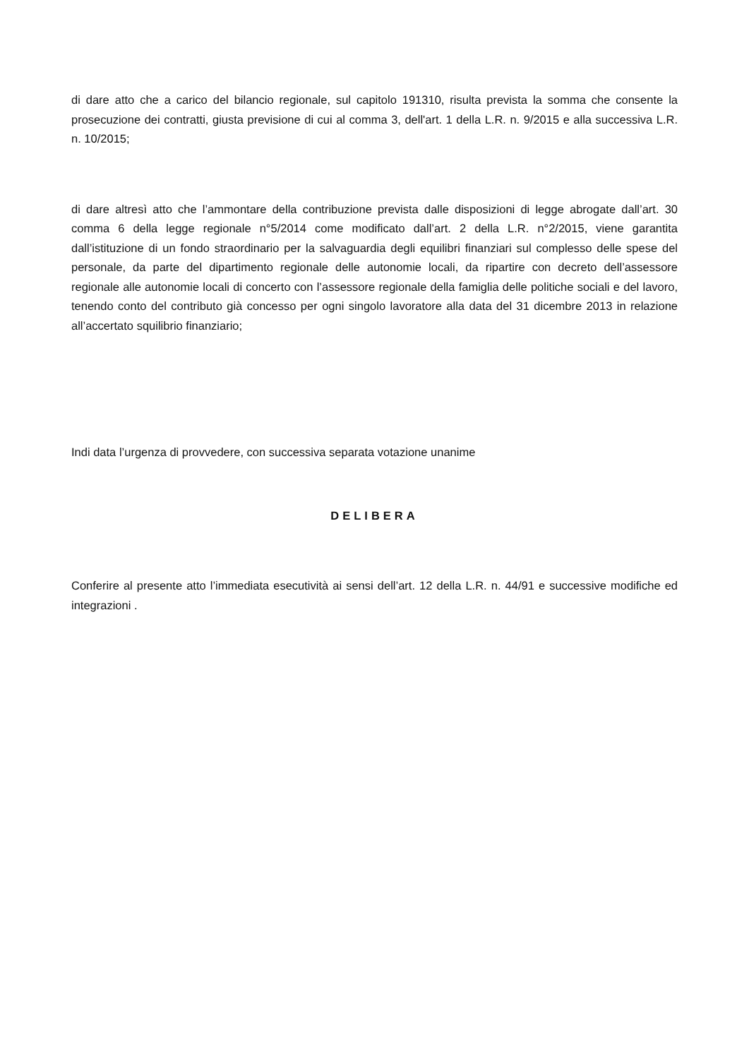di dare atto che a carico del bilancio regionale, sul capitolo 191310, risulta prevista la somma che consente la prosecuzione dei contratti, giusta previsione di cui al comma 3, dell'art. 1 della L.R. n. 9/2015 e alla successiva L.R. n. 10/2015;
di dare altresì atto che l’ammontare della contribuzione prevista dalle disposizioni di legge abrogate dall’art. 30 comma 6 della legge regionale n°5/2014 come modificato dall’art. 2 della L.R. n°2/2015, viene garantita dall’istituzione di un fondo straordinario per la salvaguardia degli equilibri finanziari sul complesso delle spese del personale, da parte del dipartimento regionale delle autonomie locali, da ripartire con decreto dell’assessore regionale alle autonomie locali di concerto con l’assessore regionale della famiglia delle politiche sociali e del lavoro, tenendo conto del contributo già concesso per ogni singolo lavoratore alla data del 31 dicembre 2013 in relazione all’accertato squilibrio finanziario;
Indi data l’urgenza di provvedere, con successiva separata votazione unanime
DELIBERA
Conferire al presente atto l’immediata esecutività ai sensi dell’art. 12 della L.R. n. 44/91 e successive modifiche ed integrazioni .